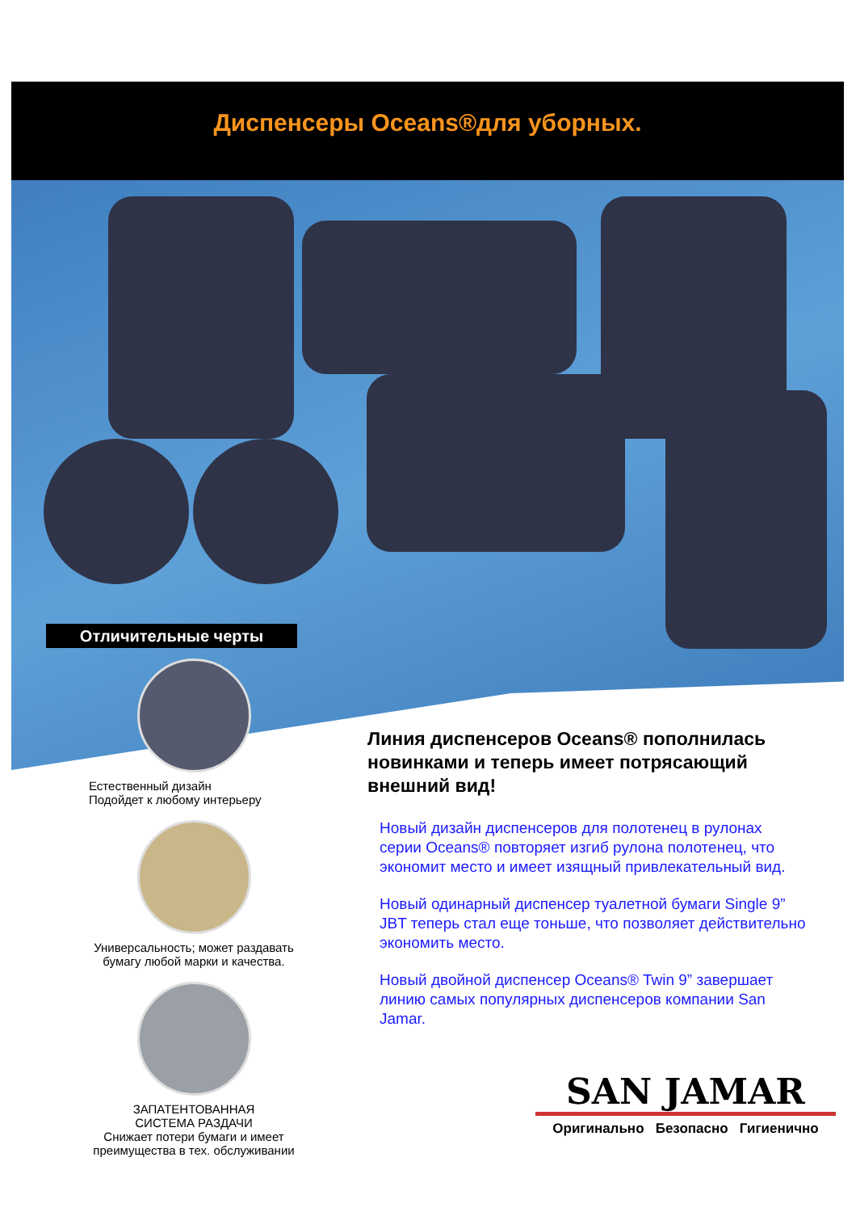Диспенсеры Oceans®для уборных.
Отличительные черты
Естественный дизайн
Подойдет к любому интерьеру
Универсальность; может раздавать бумагу любой марки и качества.
ЗАПАТЕНТОВАННАЯ
СИСТЕМА РАЗДАЧИ
Снижает потери бумаги и имеет преимущества в тех. обслуживании
Линия диспенсеров Oceans® пополнилась новинками и теперь имеет потрясающий внешний вид!
Новый дизайн диспенсеров для полотенец в рулонах серии Oceans® повторяет изгиб рулона полотенец, что экономит место и имеет изящный привлекательный вид.
Новый одинарный диспенсер туалетной бумаги Single 9” JBT теперь стал еще тоньше, что позволяет действительно экономить место.
Новый двойной диспенсер Oceans® Twin 9” завершает линию самых популярных диспенсеров компании San Jamar.
SAN JAMAR
Оригинально Безопасно Гигиенично